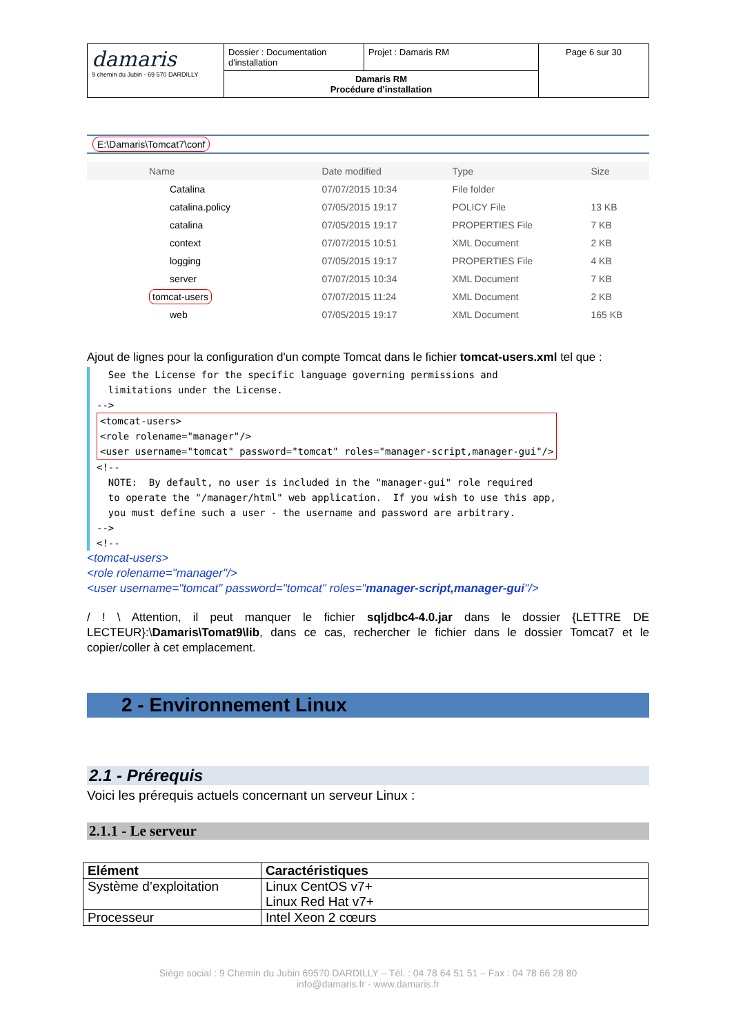| damaris 9 chemin du Jubin - 69 570 DARDILLY | Dossier : Documentation d'installation | Projet : Damaris RM | Page 6 sur 30 |
| | Damaris RM Procédure d'installation | | |
E:\Damaris\Tomcat7\conf
| Name | Date modified | Type | Size |
| --- | --- | --- | --- |
| Catalina | 07/07/2015 10:34 | File folder | |
| catalina.policy | 07/05/2015 19:17 | POLICY File | 13 KB |
| catalina | 07/05/2015 19:17 | PROPERTIES File | 7 KB |
| context | 07/07/2015 10:51 | XML Document | 2 KB |
| logging | 07/05/2015 19:17 | PROPERTIES File | 4 KB |
| server | 07/07/2015 10:34 | XML Document | 7 KB |
| tomcat-users | 07/07/2015 11:24 | XML Document | 2 KB |
| web | 07/05/2015 19:17 | XML Document | 165 KB |
Ajout de lignes pour la configuration d'un compte Tomcat dans le fichier tomcat-users.xml tel que :
See the License for the specific language governing permissions and limitations under the License. --> <tomcat-users> <role rolename="manager"/> <user username="tomcat" password="tomcat" roles="manager-script,manager-gui"/> <!-- NOTE: By default, no user is included in the "manager-gui" role required to operate the "/manager/html" web application. If you wish to use this app, you must define such a user - the username and password are arbitrary. --> <!--
<tomcat-users>
<role rolename="manager"/>
<user username="tomcat" password="tomcat" roles="manager-script,manager-gui"/>
/ ! \ Attention, il peut manquer le fichier sqljdbc4-4.0.jar dans le dossier {LETTRE DE LECTEUR}:\Damaris\Tomat9\lib, dans ce cas, rechercher le fichier dans le dossier Tomcat7 et le copier/coller à cet emplacement.
2 - Environnement Linux
2.1 - Prérequis
Voici les prérequis actuels concernant un serveur Linux :
2.1.1 - Le serveur
| Elément | Caractéristiques |
| --- | --- |
| Système d’exploitation | Linux CentOS v7+ Linux Red Hat v7+ |
| Processeur | Intel Xeon 2 cœurs |
Siège social : 9 Chemin du Jubin 69570 DARDILLY – Tél. : 04 78 64 51 51 – Fax : 04 78 66 28 80
info@damaris.fr - www.damaris.fr